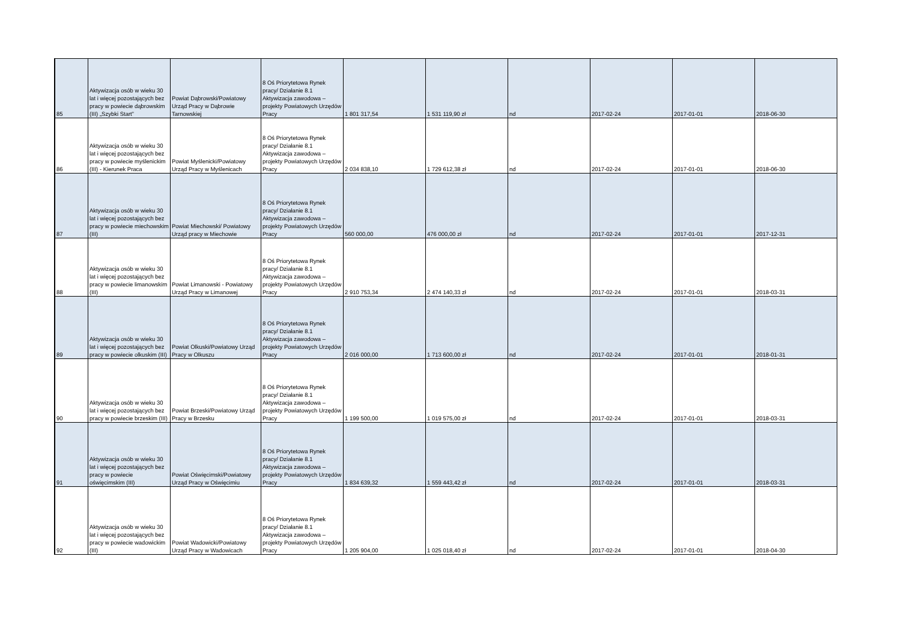| 85 | Aktywizacja osób w wieku 30 lat i więcej pozostających bez pracy w powiecie dąbrowskim (III) „Szybki Start” | Powiat Dąbrowski/Powiatowy Urząd Pracy w Dąbrowie Tarnowskiej | 8 Oś Priorytetowa Rynek pracy/ Działanie 8.1 Aktywizacja zawodowa – projekty Powiatowych Urzędów Pracy | 1 801 317,54 | 1 531 119,90 zł | nd | 2017-02-24 | 2017-01-01 | 2018-06-30 |
| 86 | Aktywizacja osób w wieku 30 lat i więcej pozostających bez pracy w powiecie myślenickim (III) - Kierunek Praca | Powiat Myślenicki/Powiatowy Urząd Pracy w Myślenicach | 8 Oś Priorytetowa Rynek pracy/ Działanie 8.1 Aktywizacja zawodowa – projekty Powiatowych Urzędów Pracy | 2 034 838,10 | 1 729 612,38 zł | nd | 2017-02-24 | 2017-01-01 | 2018-06-30 |
| 87 | Aktywizacja osób w wieku 30 lat i więcej pozostających bez pracy w powiecie miechowskim (III) | Powiat Miechowski/ Powiatowy Urząd pracy w Miechowie | 8 Oś Priorytetowa Rynek pracy/ Działanie 8.1 Aktywizacja zawodowa – projekty Powiatowych Urzędów Pracy | 560 000,00 | 476 000,00 zł | nd | 2017-02-24 | 2017-01-01 | 2017-12-31 |
| 88 | Aktywizacja osób w wieku 30 lat i więcej pozostających bez pracy w powiecie limanowskim (III) | Powiat Limanowski - Powiatowy Urząd Pracy w Limanowej | 8 Oś Priorytetowa Rynek pracy/ Działanie 8.1 Aktywizacja zawodowa – projekty Powiatowych Urzędów Pracy | 2 910 753,34 | 2 474 140,33 zł | nd | 2017-02-24 | 2017-01-01 | 2018-03-31 |
| 89 | Aktywizacja osób w wieku 30 lat i więcej pozostających bez pracy w powiecie olkuskim (III) | Powiat Olkuski/Powiatowy Urząd Pracy w Olkuszu | 8 Oś Priorytetowa Rynek pracy/ Działanie 8.1 Aktywizacja zawodowa – projekty Powiatowych Urzędów Pracy | 2 016 000,00 | 1 713 600,00 zł | nd | 2017-02-24 | 2017-01-01 | 2018-01-31 |
| 90 | Aktywizacja osób w wieku 30 lat i więcej pozostających bez pracy w powiecie brzeskim (III) | Powiat Brzeski/Powiatowy Urząd Pracy w Brzesku | 8 Oś Priorytetowa Rynek pracy/ Działanie 8.1 Aktywizacja zawodowa – projekty Powiatowych Urzędów Pracy | 1 199 500,00 | 1 019 575,00 zł | nd | 2017-02-24 | 2017-01-01 | 2018-03-31 |
| 91 | Aktywizacja osób w wieku 30 lat i więcej pozostających bez pracy w powiecie oświęcimskim (III) | Powiat Oświęcimski/Powiatowy Urząd Pracy w Oświęcimiu | 8 Oś Priorytetowa Rynek pracy/ Działanie 8.1 Aktywizacja zawodowa – projekty Powiatowych Urzędów Pracy | 1 834 639,32 | 1 559 443,42 zł | nd | 2017-02-24 | 2017-01-01 | 2018-03-31 |
| 92 | Aktywizacja osób w wieku 30 lat i więcej pozostających bez pracy w powiecie wadowickim (III) | Powiat Wadowicki/Powiatowy Urząd Pracy w Wadowicach | 8 Oś Priorytetowa Rynek pracy/ Działanie 8.1 Aktywizacja zawodowa – projekty Powiatowych Urzędów Pracy | 1 205 904,00 | 1 025 018,40 zł | nd | 2017-02-24 | 2017-01-01 | 2018-04-30 |